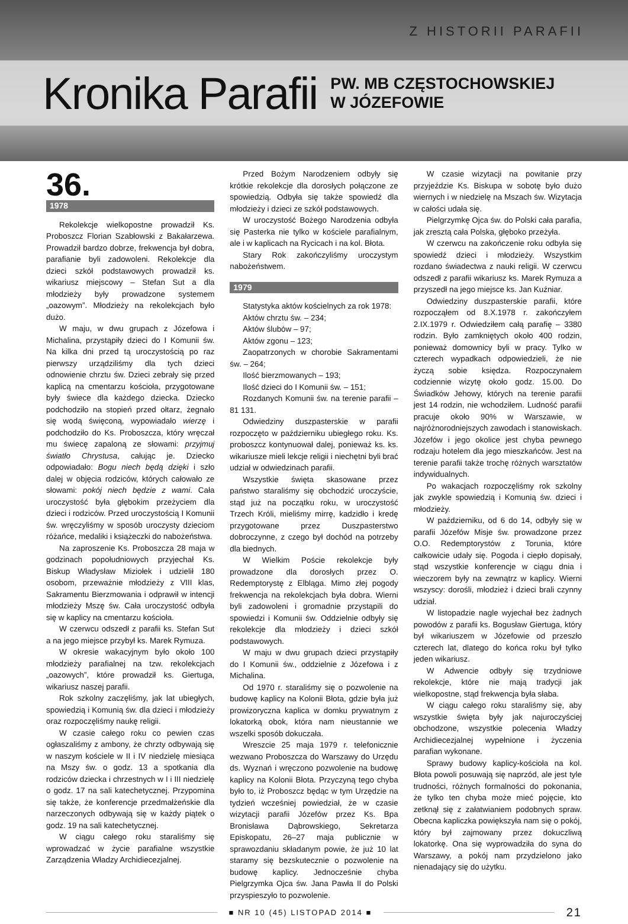Z HISTORII PARAFII
Kronika Parafii
PW. MB CZĘSTOCHOWSKIEJ
W JÓZEFOWIE
36.
1978
Rekolekcje wielkopostne prowadził Ks. Proboszcz Florian Szabłowski z Bakałarzewa. Prowadził bardzo dobrze, frekwencja był dobra, parafianie byli zadowoleni. Rekolekcje dla dzieci szkół podstawowych prowadził ks. wikariusz miejscowy – Stefan Sut a dla młodzieży były prowadzone systemem „oazowym”. Młodzieży na rekolekcjach było dużo.
W maju, w dwu grupach z Józefowa i Michalina, przystąpiły dzieci do I Komunii św. Na kilka dni przed tą uroczystością po raz pierwszy urządziliśmy dla tych dzieci odnowienie chrztu św. Dzieci zebrały się przed kaplicą na cmentarzu kościoła, przygotowane były świece dla każdego dziecka. Dziecko podchodziło na stopień przed ołtarz, żegnało się wodą święconą, wypowiadało wierzę i podchodziło do Ks. Proboszcza, który wręczał mu świecę zapaloną ze słowami: przyjmuj światło Chrystusa, całując je. Dziecko odpowiadało: Bogu niech będą dzięki i szło dalej w objęcia rodziców, których całowało ze słowami: pokój niech będzie z wami. Cała uroczystość była głębokim przeżyciem dla dzieci i rodziców. Przed uroczystością I Komunii św. wręczyliśmy w sposób uroczysty dzieciom różańce, medaliki i książeczki do nabożeństwa.
Na zaproszenie Ks. Proboszcza 28 maja w godzinach popołudniowych przyjechał Ks. Biskup Władysław Miziołek i udzielił 180 osobom, przeważnie młodzieży z VIII klas, Sakramentu Bierzmowania i odprawił w intencji młodzieży Mszę św. Cała uroczystość odbyła się w kaplicy na cmentarzu kościoła.
W czerwcu odszedł z parafii ks. Stefan Sut a na jego miejsce przybył ks. Marek Rymuza.
W okresie wakacyjnym było około 100 młodzieży parafialnej na tzw. rekolekcjach „oazowych”, które prowadził ks. Giertuga, wikariusz naszej parafii.
Rok szkolny zaczęliśmy, jak lat ubiegłych, spowiedzią i Komunią św. dla dzieci i młodzieży oraz rozpoczęliśmy naukę religii.
W czasie całego roku co pewien czas ogłaszaliśmy z ambony, że chrzty odbywają się w naszym kościele w II i IV niedzielę miesiąca na Mszy św. o godz. 13 a spotkania dla rodziców dziecka i chrzestnych w I i III niedzielę o godz. 17 na sali katechetycznej. Przypomina się także, że konferencje przedmałżeńskie dla narzeczonych odbywają się w każdy piątek o godz. 19 na sali katechetycznej.
W ciągu całego roku staraliśmy się wprowadzać w życie parafialne wszystkie Zarządzenia Władzy Archidiecezjalnej.
Przed Bożym Narodzeniem odbyły się krótkie rekolekcje dla dorosłych połączone ze spowiedzią. Odbyła się także spowiedź dla młodzieży i dzieci ze szkół podstawowych.
W uroczystość Bożego Narodzenia odbyła się Pasterka nie tylko w kościele parafialnym, ale i w kaplicach na Rycicach i na kol. Błota.
Stary Rok zakończyliśmy uroczystym nabożeństwem.
1979
Statystyka aktów kościelnych za rok 1978:
Aktów chrztu św. – 234;
Aktów ślubów – 97;
Aktów zgonu – 123;
Zaopatrzonych w chorobie Sakramentami św. – 264;
Ilość bierzmowanych – 193;
Ilość dzieci do I Komunii św. – 151;
Rozdanych Komunii św. na terenie parafii – 81 131.
Odwiedziny duszpasterskie w parafii rozpoczęto w październiku ubiegłego roku. Ks. proboszcz kontynuował dalej, ponieważ ks. ks. wikariusze mieli lekcje religii i niechętni byli brać udział w odwiedzinach parafii.
Wszystkie święta skasowane przez państwo staraliśmy się obchodzić uroczyście, stąd już na początku roku, w uroczystość Trzech Króli, mieliśmy mirrę, kadzidło i kredę przygotowane przez Duszpasterstwo dobroczynne, z czego był dochód na potrzeby dla biednych.
W Wielkim Poście rekolekcje były prowadzone dla dorosłych przez O. Redemptorystę z Elbląga. Mimo złej pogody frekwencja na rekolekcjach była dobra. Wierni byli zadowoleni i gromadnie przystąpili do spowiedzi i Komunii św. Oddzielnie odbyły się rekolekcje dla młodzieży i dzieci szkół podstawowych.
W maju w dwu grupach dzieci przystąpiły do I Komunii św., oddzielnie z Józefowa i z Michalina.
Od 1970 r. staraliśmy się o pozwolenie na budowę kaplicy na Kolonii Błota, gdzie była już prowizoryczna kaplica w domku prywatnym z lokatorką obok, która nam nieustannie we wszelki sposób dokuczała.
Wreszcie 25 maja 1979 r. telefonicznie wezwano Proboszcza do Warszawy do Urzędu ds. Wyznań i wręczono pozwolenie na budowę kaplicy na Kolonii Błota. Przyczyną tego chyba było to, iż Proboszcz będąc w tym Urzędzie na tydzień wcześniej powiedział, że w czasie wizytacji parafii Józefów przez Ks. Bpa Bronisława Dąbrowskiego, Sekretarza Episkopatu, 26–27 maja publicznie w sprawozdaniu składanym powie, że już 10 lat staramy się bezskutecznie o pozwolenie na budowę kaplicy. Jednocześnie chyba Pielgrzymka Ojca św. Jana Pawła II do Polski przyspieszyło to pozwolenie.
W czasie wizytacji na powitanie przy przyjeździe Ks. Biskupa w sobotę było dużo wiernych i w niedzielę na Mszach św. Wizytacja w całości udała się.
Pielgrzymkę Ojca św. do Polski cała parafia, jak zresztą cała Polska, głęboko przeżyła.
W czerwcu na zakończenie roku odbyła się spowiedź dzieci i młodzieży. Wszystkim rozdano świadectwa z nauki religii. W czerwcu odszedł z parafii wikariusz ks. Marek Rymuza a przyszedł na jego miejsce ks. Jan Kuźniar.
Odwiedziny duszpasterskie parafii, które rozpocząłem od 8.X.1978 r. zakończyłem 2.IX.1979 r. Odwiedziłem całą parafię – 3380 rodzin. Było zamkniętych około 400 rodzin, ponieważ domownicy byli w pracy. Tylko w czterech wypadkach odpowiedzieli, że nie życzą sobie księdza. Rozpoczynałem codziennie wizytę około godz. 15.00. Do Świadków Jehowy, których na terenie parafii jest 14 rodzin, nie wchodziłem. Ludność parafii pracuje około 90% w Warszawie, w najróżnorodniejszych zawodach i stanowiskach. Józefów i jego okolice jest chyba pewnego rodzaju hotelem dla jego mieszkańców. Jest na terenie parafii także trochę różnych warsztatów indywidualnych.
Po wakacjach rozpoczęliśmy rok szkolny jak zwykle spowiedzią i Komunią św. dzieci i młodzieży.
W październiku, od 6 do 14, odbyły się w parafii Józefów Misje św. prowadzone przez O.O. Redemptorystów z Torunia, które całkowicie udały się. Pogoda i ciepło dopisały, stąd wszystkie konferencje w ciągu dnia i wieczorem były na zewnątrz w kaplicy. Wierni wszyscy: dorośli, młodzież i dzieci brali czynny udział.
W listopadzie nagle wyjechał bez żadnych powodów z parafii ks. Bogusław Giertuga, który był wikariuszem w Józefowie od przeszło czterech lat, dlatego do końca roku był tylko jeden wikariusz.
W Adwencie odbyły się trzydniowe rekolekcje, które nie mają tradycji jak wielkopostne, stąd frekwencja była słaba.
W ciągu całego roku staraliśmy się, aby wszystkie święta były jak najuroczyściej obchodzone, wszystkie polecenia Władzy Archidiecezjalnej wypełnione i życzenia parafian wykonane.
Sprawy budowy kaplicy-kościoła na kol. Błota powoli posuwają się naprzód, ale jest tyle trudności, różnych formalności do pokonania, że tylko ten chyba może mieć pojęcie, kto zetknął się z załatwianiem podobnych spraw. Obecna kapliczka powiększyła nam się o pokój, który był zajmowany przez dokuczliwą lokatorkę. Ona się wyprowadziła do syna do Warszawy, a pokój nam przydzielono jako nienadający się do użytku.
■ NR 10 (45) LISTOPAD 2014 ■
21